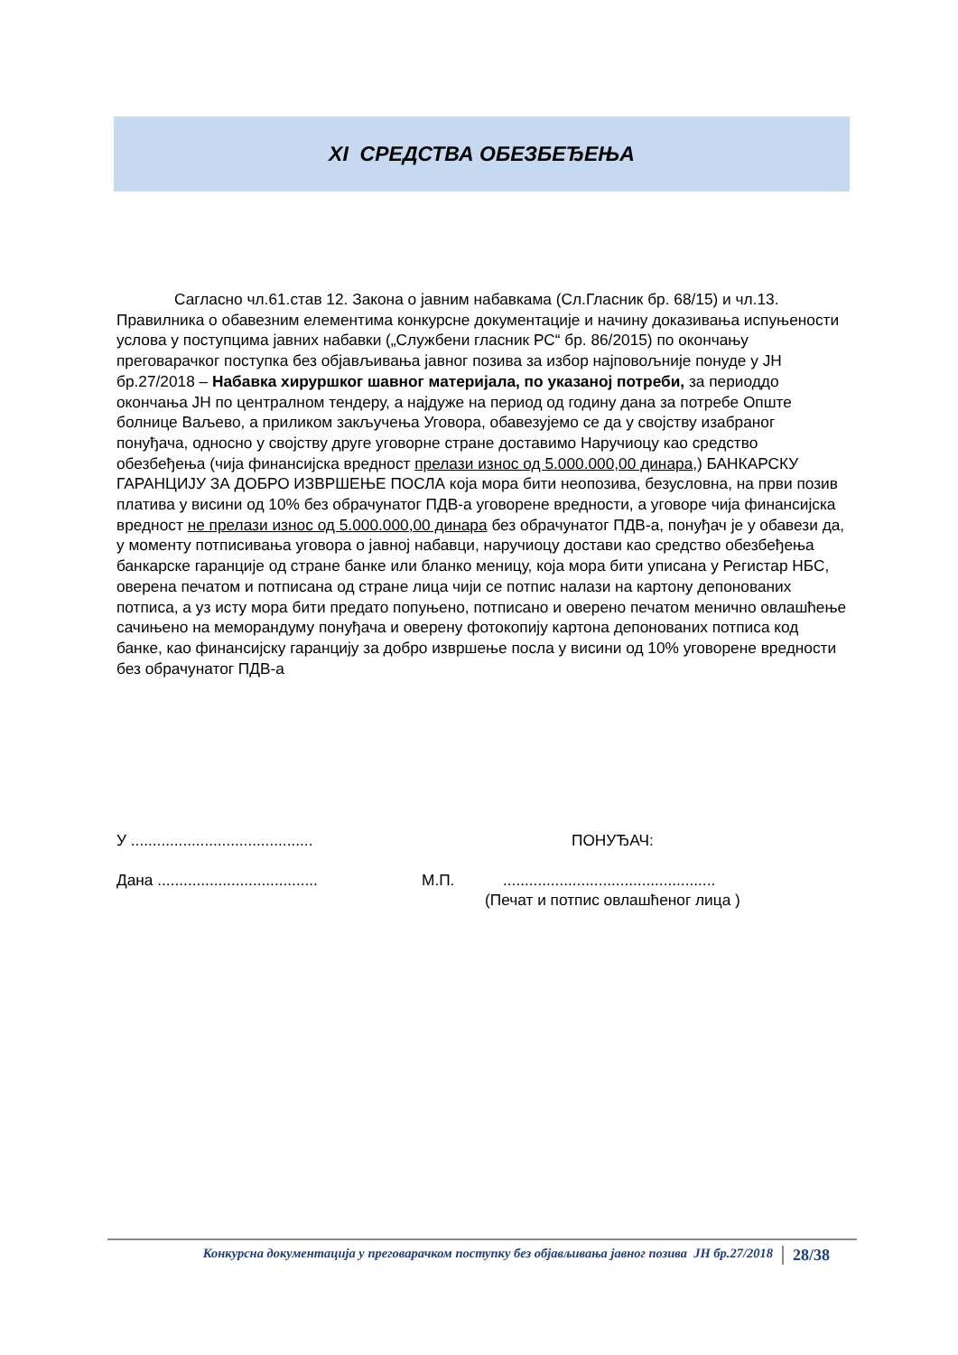XI СРЕДСТВА ОБЕЗБЕЂЕЊА
Сагласно чл.61.став 12. Закона о јавним набавкама (Сл.Гласник бр. 68/15) и чл.13. Правилника о обавезним елементима конкурсне документације и начину доказивања испуњености услова у поступцима јавних набавки („Службени гласник РС“ бр. 86/2015) по окончању преговарачког поступка без објављивања јавног позива за избор најповољније понуде у ЈН бр.27/2018 – Набавка хируршког шавног материјала, по указаној потреби, за периоддо окончања ЈН по централном тендеру, а најдуже на период од годину дана за потребе Опште болнице Ваљево, а приликом закључења Уговора, обавезујемо се да у својству изабраног понуђача, односно у својству друге уговорне стране доставимо Наручиоцу као средство обезбеђења (чија финансијска вредност прелази износ од 5.000.000,00 динара,) БАНКАРСКУ ГАРАНЦИЈУ ЗА ДОБРО ИЗВРШЕЊЕ ПОСЛА која мора бити неопозива, безусловна, на први позив платива у висини од 10% без обрачунатог ПДВ-а уговорене вредности, а уговоре чија финансијска вредност не прелази износ од 5.000.000,00 динара без обрачунатог ПДВ-а, понуђач је у обавези да, у моменту потписивања уговора о јавној набавци, наручиоцу достави као средство обезбеђења банкарске гаранције од стране банке или бланко меницу, која мора бити уписана у Регистар НБС, оверена печатом и потписана од стране лица чији се потпис налази на картону депонованих потписа, а уз исту мора бити предато попуњено, потписано и оверено печатом менично овлашћење сачињено на меморандуму понуђача и оверену фотокопију картона депонованих потписа код банке, као финансијску гаранцију за добро извршење посла у висини од 10% уговорене вредности без обрачунатог ПДВ-а
У .......................................... ПОНУЂАЧ:
Дана ..................................... М.П..................................................
(Печат и потпис овлашћеног лица )
Конкурсна документација у преговарачком поступку без објављивања јавног позива ЈН бр.27/2018 28/38